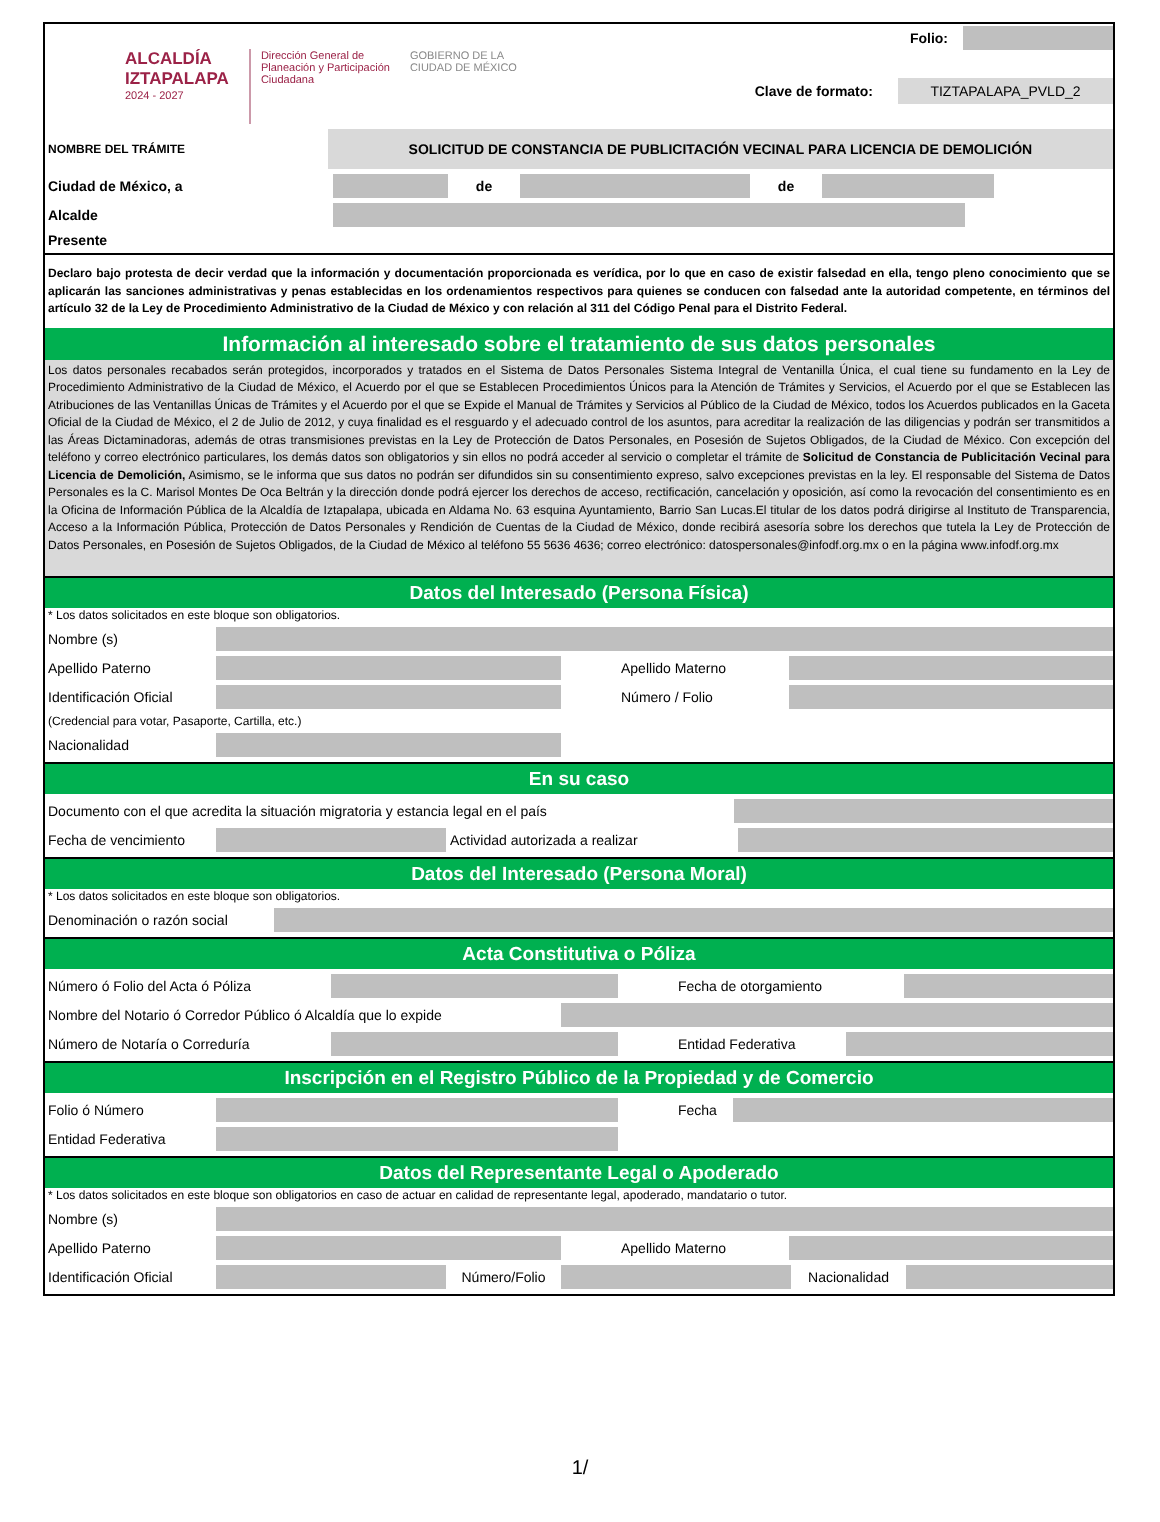ALCALDÍA
IZTAPALAPA
2024 - 2027
Dirección General de
Planeación y Participación
Ciudadana
GOBIERNO DE LA
CIUDAD DE MÉXICO
Folio:
Clave de formato:
TIZTAPALAPA_PVLD_2
NOMBRE DEL TRÁMITE
SOLICITUD DE CONSTANCIA DE PUBLICITACIÓN VECINAL PARA LICENCIA DE DEMOLICIÓN
Ciudad de México, a de de
Alcalde
Presente
Declaro bajo protesta de decir verdad que la información y documentación proporcionada es verídica, por lo que en caso de existir falsedad en ella, tengo pleno conocimiento que se aplicarán las sanciones administrativas y penas establecidas en los ordenamientos respectivos para quienes se conducen con falsedad ante la autoridad competente, en términos del artículo 32 de la Ley de Procedimiento Administrativo de la Ciudad de México y con relación al 311 del Código Penal para el Distrito Federal.
Información al interesado sobre el tratamiento de sus datos personales
Los datos personales recabados serán protegidos, incorporados y tratados en el Sistema de Datos Personales Sistema Integral de Ventanilla Única, el cual tiene su fundamento en la Ley de Procedimiento Administrativo de la Ciudad de México, el Acuerdo por el que se Establecen Procedimientos Únicos para la Atención de Trámites y Servicios, el Acuerdo por el que se Establecen las Atribuciones de las Ventanillas Únicas de Trámites y el Acuerdo por el que se Expide el Manual de Trámites y Servicios al Público de la Ciudad de México, todos los Acuerdos publicados en la Gaceta Oficial de la Ciudad de México, el 2 de Julio de 2012, y cuya finalidad es el resguardo y el adecuado control de los asuntos, para acreditar la realización de las diligencias y podrán ser transmitidos a las Áreas Dictaminadoras, además de otras transmisiones previstas en la Ley de Protección de Datos Personales, en Posesión de Sujetos Obligados, de la Ciudad de México. Con excepción del teléfono y correo electrónico particulares, los demás datos son obligatorios y sin ellos no podrá acceder al servicio o completar el trámite de Solicitud de Constancia de Publicitación Vecinal para Licencia de Demolición, Asimismo, se le informa que sus datos no podrán ser difundidos sin su consentimiento expreso, salvo excepciones previstas en la ley. El responsable del Sistema de Datos Personales es la C. Marisol Montes De Oca Beltrán y la dirección donde podrá ejercer los derechos de acceso, rectificación, cancelación y oposición, así como la revocación del consentimiento es en la Oficina de Información Pública de la Alcaldía de Iztapalapa, ubicada en Aldama No. 63 esquina Ayuntamiento, Barrio San Lucas.El titular de los datos podrá dirigirse al Instituto de Transparencia, Acceso a la Información Pública, Protección de Datos Personales y Rendición de Cuentas de la Ciudad de México, donde recibirá asesoría sobre los derechos que tutela la Ley de Protección de Datos Personales, en Posesión de Sujetos Obligados, de la Ciudad de México al teléfono 55 5636 4636; correo electrónico: datospersonales@infodf.org.mx o en la página www.infodf.org.mx
Datos del Interesado (Persona Física)
* Los datos solicitados en este bloque son obligatorios.
Nombre (s)
Apellido Paterno Apellido Materno
Identificación Oficial
Número / Folio
(Credencial para votar, Pasaporte, Cartilla, etc.)
Nacionalidad
En su caso
Documento con el que acredita la situación migratoria y estancia legal en el país
Fecha de vencimiento Actividad autorizada a realizar
Datos del Interesado (Persona Moral)
* Los datos solicitados en este bloque son obligatorios.
Denominación o razón social
Acta Constitutiva o Póliza
Número ó Folio del Acta ó Póliza Fecha de otorgamiento
Nombre del Notario ó Corredor Público ó Alcaldía que lo expide
Número de Notaría o Correduría Entidad Federativa
Inscripción en el Registro Público de la Propiedad y de Comercio
Folio ó Número Fecha
Entidad Federativa
Datos del Representante Legal o Apoderado
* Los datos solicitados en este bloque son obligatorios en caso de actuar en calidad de representante legal, apoderado, mandatario o tutor.
Nombre (s)
Apellido Paterno Apellido Materno
Identificación Oficial
Número/Folio Nacionalidad
1/